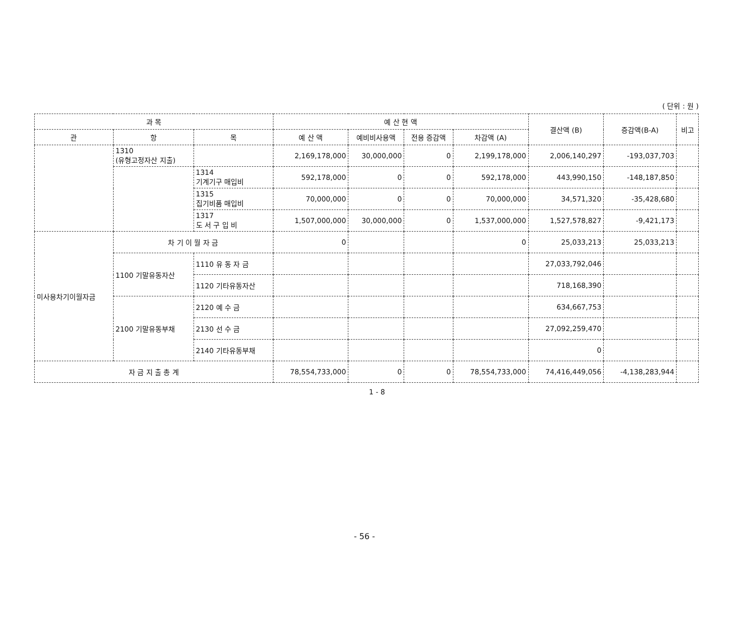( 단위 : 원 )
| 과 목 | | | 예 산 현 액 | | | | 결산액 (B) | 증감액(B-A) | 비고 |
| --- | --- | --- | --- | --- | --- | --- | --- | --- | --- |
| 관 | 항 | 목 | 예 산 액 | 예비비사용액 | 전용 증감액 | 차감액 (A) | | | |
| | 1310 (유형고정자산 지출) | | 2,169,178,000 | 30,000,000 | 0 | 2,199,178,000 | 2,006,140,297 | -193,037,703 | |
| | | 1314 기계기구 매입비 | 592,178,000 | 0 | 0 | 592,178,000 | 443,990,150 | -148,187,850 | |
| | | 1315 집기비품 매입비 | 70,000,000 | 0 | 0 | 70,000,000 | 34,571,320 | -35,428,680 | |
| | | 1317 도 서 구 입 비 | 1,507,000,000 | 30,000,000 | 0 | 1,537,000,000 | 1,527,578,827 | -9,421,173 | |
| 미사용차기이월자금 | 차 기 이 월 자 금 | | 0 | | | 0 | 25,033,213 | 25,033,213 | |
| | 1100 기말유동자산 | 1110 유 동 자 금 | | | | | 27,033,792,046 | | |
| | | 1120 기타유동자산 | | | | | 718,168,390 | | |
| | 2100 기말유동부채 | 2120 예 수 금 | | | | | 634,667,753 | | |
| | | 2130 선 수 금 | | | | | 27,092,259,470 | | |
| | | 2140 기타유동부채 | | | | | 0 | | |
| 자 금 지 출 총 계 | | | 78,554,733,000 | 0 | 0 | 78,554,733,000 | 74,416,449,056 | -4,138,283,944 | |
1 - 8
- 56 -